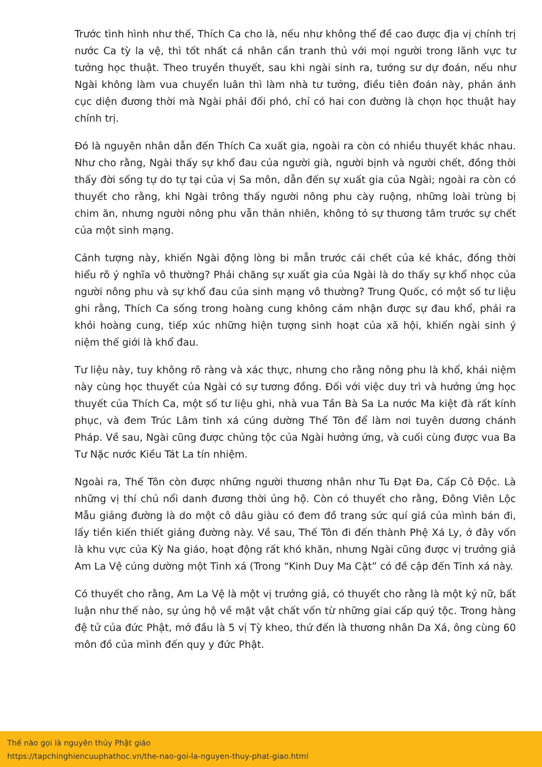Trước tình hình như thế, Thích Ca cho là, nếu như không thể đề cao được địa vị chính trị nước Ca tỳ la vệ, thì tốt nhất cá nhân cần tranh thủ với mọi người trong lãnh vực tư tưởng học thuật. Theo truyền thuyết, sau khi ngài sinh ra, tướng sư dự đoán, nếu như Ngài không làm vua chuyển luân thì làm nhà tư tưởng, điều tiên đoán này, phản ánh cục diện đương thời mà Ngài phải đối phó, chỉ có hai con đường là chọn học thuật hay chính trị.
Đó là nguyên nhân dẫn đến Thích Ca xuất gia, ngoài ra còn có nhiều thuyết khác nhau. Như cho rằng, Ngài thấy sự khổ đau của người già, người bịnh và người chết, đồng thời thấy đời sống tự do tự tại của vị Sa môn, dẫn đến sự xuất gia của Ngài; ngoài ra còn có thuyết cho rằng, khi Ngài trông thấy người nông phu cày ruộng, những loài trùng bị chim ăn, nhưng người nông phu vẫn thản nhiên, không tỏ sự thương tâm trước sự chết của một sinh mạng.
Cảnh tượng này, khiến Ngài động lòng bi mẫn trước cái chết của kẻ khác, đồng thời hiểu rõ ý nghĩa vô thường? Phải chăng sự xuất gia của Ngài là do thấy sự khổ nhọc của người nông phu và sự khổ đau của sinh mạng vô thường? Trung Quốc, có một số tư liệu ghi rằng, Thích Ca sống trong hoàng cung không cảm nhận được sự đau khổ, phải ra khỏi hoàng cung, tiếp xúc những hiện tượng sinh hoạt của xã hội, khiến ngài sinh ý niệm thế giới là khổ đau.
Tư liệu này, tuy không rõ ràng và xác thực, nhưng cho rằng nông phu là khổ, khái niệm này cùng học thuyết của Ngài có sự tương đồng. Đối với việc duy trì và hưởng ứng học thuyết của Thích Ca, một số tư liệu ghi, nhà vua Tần Bà Sa La nước Ma kiệt đà rất kính phục, và đem Trúc Lâm tinh xá cúng dường Thế Tôn để làm nơi tuyên dương chánh Pháp. Về sau, Ngài cũng được chủng tộc của Ngài hưởng ứng, và cuối cùng được vua Ba Tư Nặc nước Kiều Tát La tín nhiệm.
Ngoài ra, Thế Tôn còn được những người thương nhân như Tu Đạt Đa, Cấp Cô Độc. Là những vị thí chủ nổi danh đương thời ủng hộ. Còn có thuyết cho rằng, Đông Viên Lộc Mẫu giảng đường là do một cô dâu giàu có đem đồ trang sức quí giá của mình bán đi, lấy tiền kiến thiết giảng đường này. Về sau, Thế Tôn đi đến thành Phệ Xá Ly, ở đây vốn là khu vực của Kỳ Na giáo, hoạt động rất khó khăn, nhưng Ngài cũng được vị trưởng giả Am La Vệ cúng dường một Tinh xá (Trong “Kinh Duy Ma Cật” có đề cập đến Tinh xá này.
Có thuyết cho rằng, Am La Vệ là một vị trưởng giả, có thuyết cho rằng là một kỷ nữ, bất luận như thế nào, sự ủng hộ về mặt vật chất vốn từ những giai cấp quý tộc. Trong hàng đệ tử của đức Phật, mở đầu là 5 vị Tỳ kheo, thứ đến là thương nhân Da Xá, ông cùng 60 môn đồ của mình đến quy y đức Phật.
Thế nào gọi là nguyên thủy Phật giáo
https://tapchinghiencuuphathoc.vn/the-nao-goi-la-nguyen-thuy-phat-giao.html